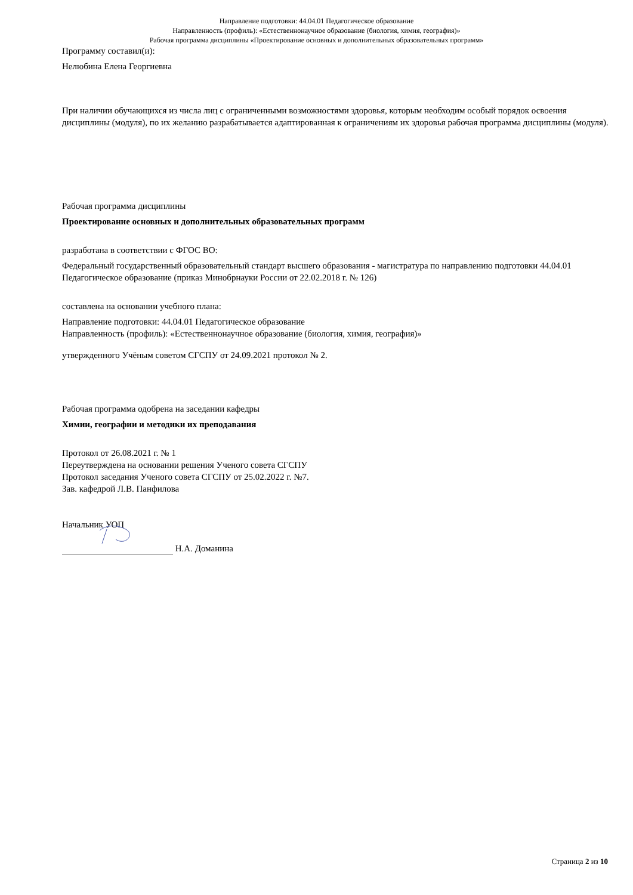Направление подготовки: 44.04.01 Педагогическое образование
Направленность (профиль): «Естественнонаучное образование (биология, химия, география)»
Рабочая программа дисциплины «Проектирование основных и дополнительных образовательных программ»
Программу составил(и):
Нелюбина Елена Георгиевна
При наличии обучающихся из числа лиц с ограниченными возможностями здоровья, которым необходим особый порядок освоения дисциплины (модуля), по их желанию разрабатывается адаптированная к ограничениям их здоровья рабочая программа дисциплины (модуля).
Рабочая программа дисциплины
Проектирование основных и дополнительных образовательных программ
разработана в соответствии с ФГОС ВО:
Федеральный государственный образовательный стандарт высшего образования - магистратура по направлению подготовки 44.04.01 Педагогическое образование (приказ Минобрнауки России от 22.02.2018 г. № 126)
составлена на основании учебного плана:
Направление подготовки: 44.04.01 Педагогическое образование
Направленность (профиль): «Естественнонаучное образование (биология, химия, география)»
утвержденного Учёным советом СГСПУ от 24.09.2021 протокол № 2.
Рабочая программа одобрена на заседании кафедры
Химии, географии и методики их преподавания
Протокол от 26.08.2021 г. № 1
Переутверждена на основании решения Ученого совета СГСПУ
Протокол заседания Ученого совета СГСПУ от 25.02.2022 г. №7.
Зав. кафедрой Л.В. Панфилова
Начальник УОП
Н.А. Доманина
Страница 2 из 10